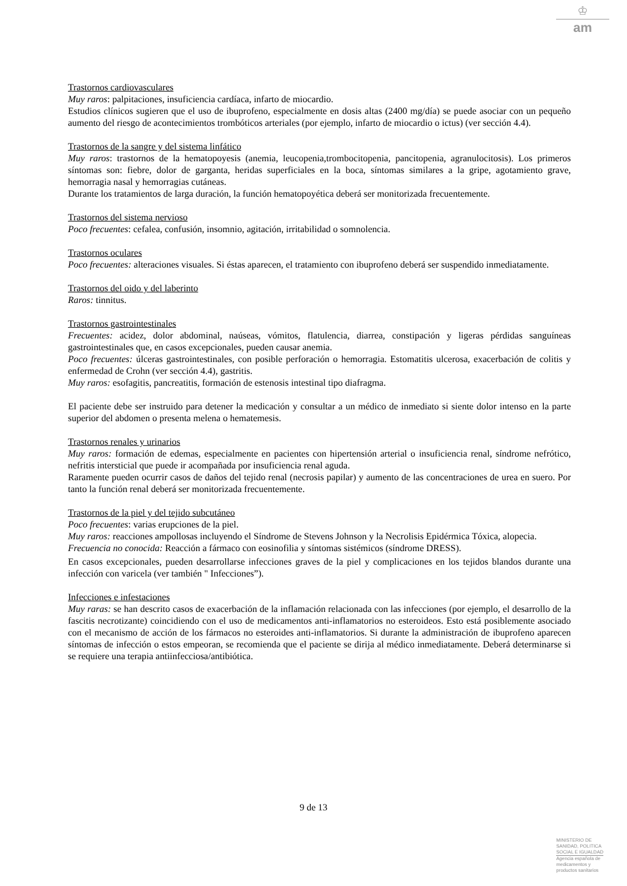♔
am
Trastornos cardiovasculares
Muy raros: palpitaciones, insuficiencia cardíaca, infarto de miocardio.
Estudios clínicos sugieren que el uso de ibuprofeno, especialmente en dosis altas (2400 mg/día) se puede asociar con un pequeño aumento del riesgo de acontecimientos trombóticos arteriales (por ejemplo, infarto de miocardio o ictus) (ver sección 4.4).
Trastornos de la sangre y del sistema linfático
Muy raros: trastornos de la hematopoyesis (anemia, leucopenia,trombocitopenia, pancitopenia, agranulocitosis). Los primeros síntomas son: fiebre, dolor de garganta, heridas superficiales en la boca, síntomas similares a la gripe, agotamiento grave, hemorragia nasal y hemorragias cutáneas.
Durante los tratamientos de larga duración, la función hematopoyética deberá ser monitorizada frecuentemente.
Trastornos del sistema nervioso
Poco frecuentes: cefalea, confusión, insomnio, agitación, irritabilidad o somnolencia.
Trastornos oculares
Poco frecuentes: alteraciones visuales. Si éstas aparecen, el tratamiento con ibuprofeno deberá ser suspendido inmediatamente.
Trastornos del oido y del laberinto
Raros: tinnitus.
Trastornos gastrointestinales
Frecuentes: acidez, dolor abdominal, naúseas, vómitos, flatulencia, diarrea, constipación y ligeras pérdidas sanguíneas gastrointestinales que, en casos excepcionales, pueden causar anemia.
Poco frecuentes: úlceras gastrointestinales, con posible perforación o hemorragia. Estomatitis ulcerosa, exacerbación de colitis y enfermedad de Crohn (ver sección 4.4), gastritis.
Muy raros: esofagitis, pancreatitis, formación de estenosis intestinal tipo diafragma.
El paciente debe ser instruido para detener la medicación y consultar a un médico de inmediato si siente dolor intenso en la parte superior del abdomen o presenta melena o hematemesis.
Trastornos renales y urinarios
Muy raros: formación de edemas, especialmente en pacientes con hipertensión arterial o insuficiencia renal, síndrome nefrótico, nefritis intersticial que puede ir acompañada por insuficiencia renal aguda.
Raramente pueden ocurrir casos de daños del tejido renal (necrosis papilar) y aumento de las concentraciones de urea en suero. Por tanto la función renal deberá ser monitorizada frecuentemente.
Trastornos de la piel y del tejido subcutáneo
Poco frecuentes: varias erupciones de la piel.
Muy raros: reacciones ampollosas incluyendo el Síndrome de Stevens Johnson y la Necrolisis Epidérmica Tóxica, alopecia.
Frecuencia no conocida: Reacción a fármaco con eosinofilia y síntomas sistémicos (síndrome DRESS).
En casos excepcionales, pueden desarrollarse infecciones graves de la piel y complicaciones en los tejidos blandos durante una infección con varicela (ver también " Infecciones”).
Infecciones e infestaciones
Muy raras: se han descrito casos de exacerbación de la inflamación relacionada con las infecciones (por ejemplo, el desarrollo de la fascitis necrotizante) coincidiendo con el uso de medicamentos anti-inflamatorios no esteroideos. Esto está posiblemente asociado con el mecanismo de acción de los fármacos no esteroides anti-inflamatorios. Si durante la administración de ibuprofeno aparecen síntomas de infección o estos empeoran, se recomienda que el paciente se dirija al médico inmediatamente. Deberá determinarse si se requiere una terapia antiinfecciosa/antibiótica.
9 de 13
MINISTERIO DE
SANIDAD, POLITICA
SOCIAL E IGUALDAD
Agencia española de
medicamentos y
productos sanitarios